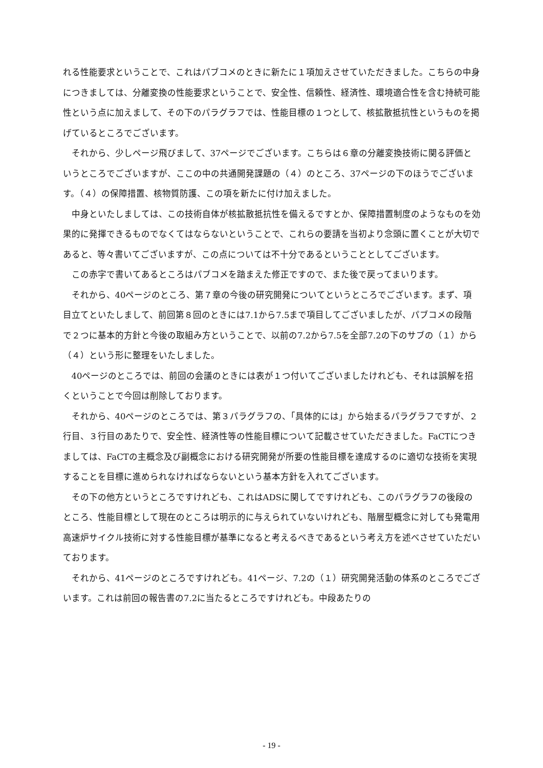れる性能要求ということで、これはパブコメのときに新たに１項加えさせていただきました。こちらの中身につきましては、分離変換の性能要求ということで、安全性、信頼性、経済性、環境適合性を含む持続可能性という点に加えまして、その下のパラグラフでは、性能目標の１つとして、核拡散抵抗性というものを掲げているところでございます。
それから、少しページ飛びまして、37ページでございます。こちらは６章の分離変換技術に関る評価というところでございますが、ここの中の共通開発課題の（４）のところ、37ページの下のほうでございます。（４）の保障措置、核物質防護、この項を新たに付け加えました。
中身といたしましては、この技術自体が核拡散抵抗性を備えるですとか、保障措置制度のようなものを効果的に発揮できるものでなくてはならないということで、これらの要請を当初より念頭に置くことが大切であると、等々書いてございますが、この点については不十分であるということとしてございます。
この赤字で書いてあるところはパブコメを踏まえた修正ですので、また後で戻ってまいります。
それから、40ページのところ、第７章の今後の研究開発についてというところでございます。まず、項目立てといたしまして、前回第８回のときには7.1から7.5まで項目してございましたが、パブコメの段階で２つに基本的方針と今後の取組み方ということで、以前の7.2から7.5を全部7.2の下のサブの（１）から（４）という形に整理をいたしました。
40ページのところでは、前回の会議のときには表が１つ付いてございましたけれども、それは誤解を招くということで今回は削除しております。
それから、40ページのところでは、第３パラグラフの、「具体的には」から始まるパラグラフですが、２行目、３行目のあたりで、安全性、経済性等の性能目標について記載させていただきました。FaCTにつきましては、FaCTの主概念及び副概念における研究開発が所要の性能目標を達成するのに適切な技術を実現することを目標に進められなければならないという基本方針を入れてございます。
その下の他方というところですけれども、これはADSに関してですけれども、このパラグラフの後段のところ、性能目標として現在のところは明示的に与えられていないけれども、階層型概念に対しても発電用高速炉サイクル技術に対する性能目標が基準になると考えるべきであるという考え方を述べさせていただいております。
それから、41ページのところですけれども。41ページ、7.2の（１）研究開発活動の体系のところでございます。これは前回の報告書の7.2に当たるところですけれども。中段あたりの
- 19 -